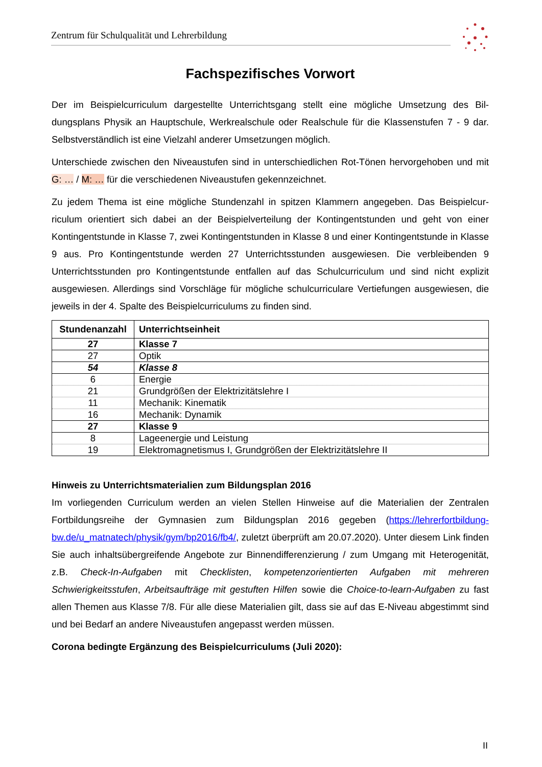Zentrum für Schulqualität und Lehrerbildung
Fachspezifisches Vorwort
Der im Beispielcurriculum dargestellte Unterrichtsgang stellt eine mögliche Umsetzung des Bil­dungsplans Physik an Hauptschule, Werkrealschule oder Realschule für die Klassenstufen 7 - 9 dar. Selbstverständlich ist eine Vielzahl anderer Umsetzungen möglich.
Unterschiede zwischen den Niveaustufen sind in unterschiedlichen Rot-Tönen hervorgehoben und mit G: … / M: … für die verschiedenen Niveaustufen gekennzeichnet.
Zu jedem Thema ist eine mögliche Stundenzahl in spitzen Klammern angegeben. Das Beispielcur­riculum orientiert sich dabei an der Beispielverteilung der Kontingentstunden und geht von einer Kontingentstunde in Klasse 7, zwei Kontingentstunden in Klasse 8 und einer Kontingentstunde in Klasse 9 aus. Pro Kontingentstunde werden 27 Unterrichtsstunden ausgewiesen. Die verbleibenden 9 Unterrichtsstunden pro Kontingentstunde entfallen auf das Schulcurriculum und sind nicht explizit ausgewiesen. Allerdings sind Vorschläge für mögliche schulcurriculare Vertiefungen ausgewiesen, die jeweils in der 4. Spalte des Beispielcurriculums zu finden sind.
| Stundenanzahl | Unterrichtseinheit |
| --- | --- |
| 27 | Klasse 7 |
| 27 | Optik |
| 54 | Klasse 8 |
| 6 | Energie |
| 21 | Grundgrößen der Elektrizitätslehre I |
| 11 | Mechanik: Kinematik |
| 16 | Mechanik: Dynamik |
| 27 | Klasse 9 |
| 8 | Lageenergie und Leistung |
| 19 | Elektromagnetismus I, Grundgrößen der Elektrizitätslehre II |
Hinweis zu Unterrichtsmaterialien zum Bildungsplan 2016
Im vorliegenden Curriculum werden an vielen Stellen Hinweise auf die Materialien der Zentralen Fortbildungsreihe der Gymnasien zum Bildungsplan 2016 gegeben (https://lehrerfortbildung-bw.de/u_matnatech/physik/gym/bp2016/fb4/, zuletzt überprüft am 20.07.2020). Unter diesem Link finden Sie auch inhaltsübergreifende Angebote zur Binnendifferenzierung / zum Umgang mit Hete­rogenität, z.B. Check-In-Aufgaben mit Checklisten, kompetenzorientierten Aufgaben mit mehreren Schwierigkeitsstufen, Arbeitsaufträge mit gestuften Hilfen sowie die Choice-to-learn-Aufgaben zu fast allen Themen aus Klasse 7/8. Für alle diese Materialien gilt, dass sie auf das E-Niveau abge­stimmt sind und bei Bedarf an andere Niveaustufen angepasst werden müssen.
Corona bedingte Ergänzung des Beispielcurriculums (Juli 2020):
II